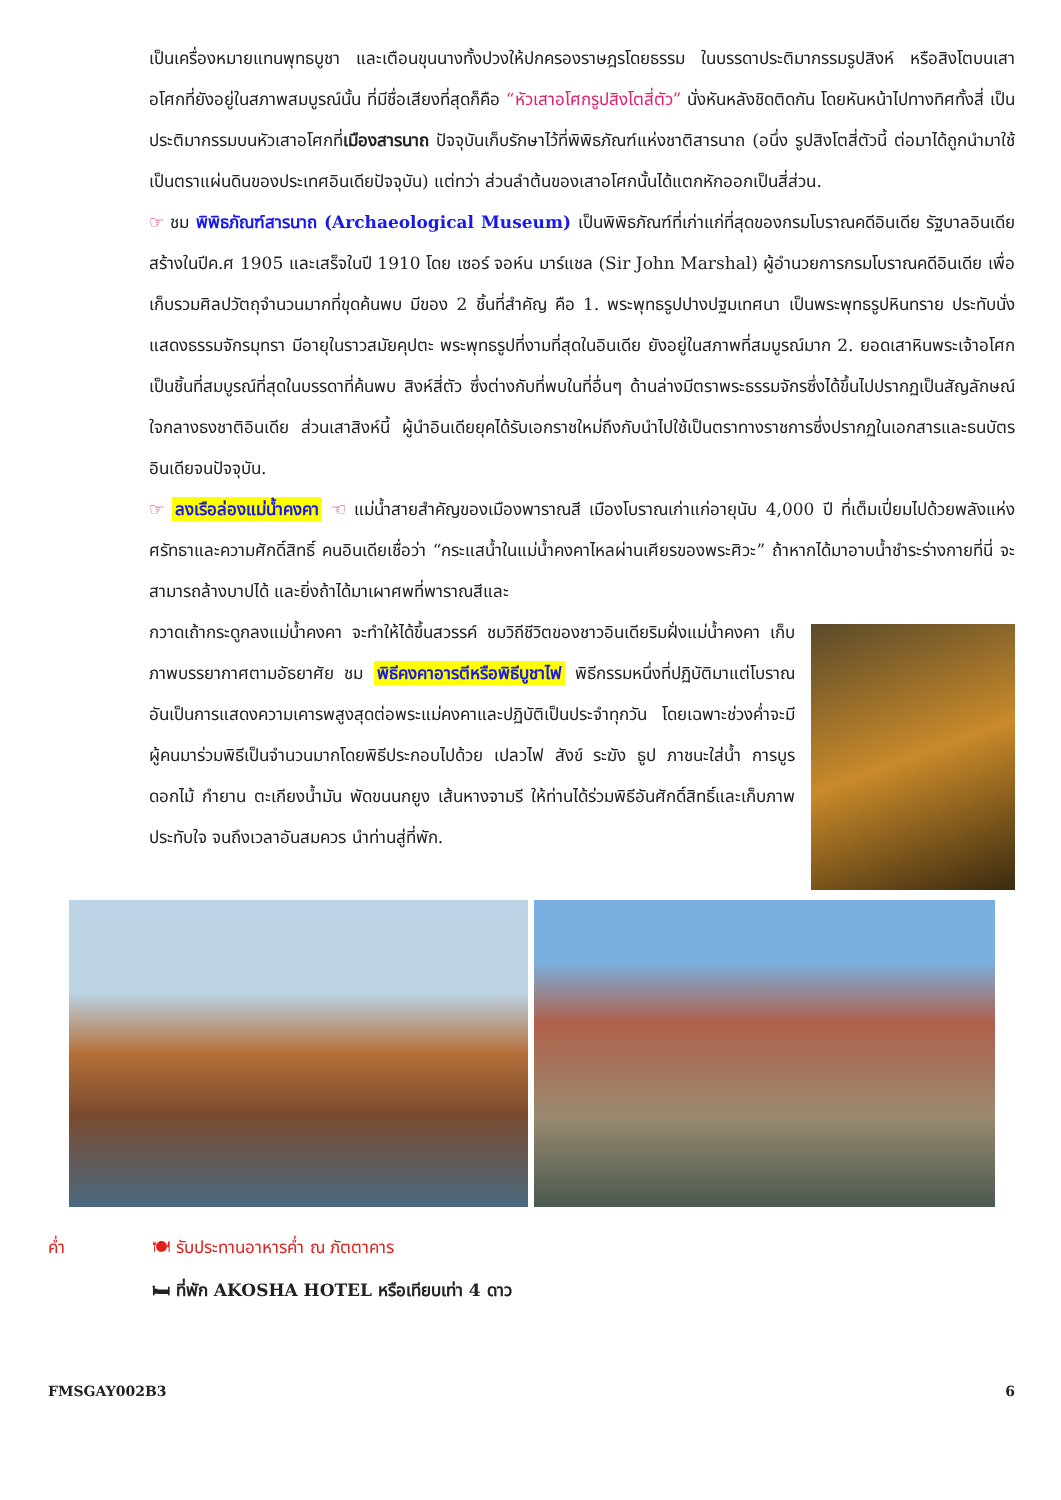เป็นเครื่องหมายแทนพุทธบูชา และเตือนขุนนางทั้งปวงให้ปกครองราษฎรโดยธรรม ในบรรดาประติมากรรมรูปสิงห์ หรือสิงโตบนเสาอโศกที่ยังอยู่ในสภาพสมบูรณ์นั้น ที่มีชื่อเสียงที่สุดก็คือ “หัวเสาอโศกรูปสิงโตสี่ตัว” นั่งหันหลังชิดติดกัน โดยหันหน้าไปทางทิศทั้งสี่ เป็นประติมากรรมบนหัวเสาอโศกที่เมืองสารนาถ ปัจจุบันเก็บรักษาไว้ที่พิพิธภัณฑ์แห่งชาติสารนาถ (อนึ่ง รูปสิงโตสี่ตัวนี้ ต่อมาได้ถูกนำมาใช้เป็นตราแผ่นดินของประเทศอินเดียปัจจุบัน) แต่ทว่า ส่วนลำต้นของเสาอโศกนั้นได้แตกหักออกเป็นสี่ส่วน.
☞ ชม พิพิธภัณฑ์สารนาถ (Archaeological Museum) เป็นพิพิธภัณฑ์ที่เก่าแก่ที่สุดของกรมโบราณคดีอินเดีย รัฐบาลอินเดียสร้างในปีค.ศ 1905 และเสร็จในปี 1910 โดย เซอร์ จอห์น มาร์แชล (Sir John Marshal) ผู้อำนวยการกรมโบราณคดีอินเดีย เพื่อเก็บรวมศิลปวัตถุจำนวนมากที่ขุดค้นพบ มีของ 2 ชิ้นที่สำคัญ คือ 1. พระพุทธรูปปางปฐมเทศนา เป็นพระพุทธรูปหินทราย ประทับนั่งแสดงธรรมจักรมุทรา มีอายุในราวสมัยคุปตะ พระพุทธรูปที่งามที่สุดในอินเดีย ยังอยู่ในสภาพที่สมบูรณ์มาก 2. ยอดเสาหินพระเจ้าอโศก เป็นชิ้นที่สมบูรณ์ที่สุดในบรรดาที่ค้นพบ สิงห์สี่ตัว ซึ่งต่างกับที่พบในที่อื่นๆ ด้านล่างมีตราพระธรรมจักรซึ่งได้ขึ้นไปปรากฏเป็นสัญลักษณ์ใจกลางธงชาติอินเดีย ส่วนเสาสิงห์นี้ ผู้นำอินเดียยุคได้รับเอกราชใหม่ถึงกับนำไปใช้เป็นตราทางราชการซึ่งปรากฏในเอกสารและธนบัตรอินเดียจนปัจจุบัน.
☞ ลงเรือล่องแม่น้ำคงคา ☜ แม่น้ำสายสำคัญของเมืองพาราณสี เมืองโบราณเก่าแก่อายุนับ 4,000 ปี ที่เต็มเปี่ยมไปด้วยพลังแห่งศรัทธาและความศักดิ์สิทธิ์ คนอินเดียเชื่อว่า “กระแสน้ำในแม่น้ำคงคาไหลผ่านเศียรของพระศิวะ” ถ้าหากได้มาอาบน้ำชำระร่างกายที่นี่ จะสามารถล้างบาปได้ และยิ่งถ้าได้มาเผาศพที่พาราณสีและ
กวาดเถ้ากระดูกลงแม่น้ำคงคา จะทำให้ได้ขึ้นสวรรค์ ชมวิถีชีวิตของชาวอินเดียริมฝั่งแม่น้ำคงคา เก็บภาพบรรยากาศตามอัธยาศัย ชม พิธีคงคาอารตีหรือพิธีบูชาไฟ พิธีกรรมหนึ่งที่ปฏิบัติมาแต่โบราณอันเป็นการแสดงความเคารพสูงสุดต่อพระแม่คงคาและปฏิบัติเป็นประจำทุกวัน โดยเฉพาะช่วงค่ำจะมีผู้คนมาร่วมพิธีเป็นจำนวนมากโดยพิธีประกอบไปด้วย เปลวไฟ สังข์ ระฆัง ธูป ภาชนะใส่น้ำ การบูร ดอกไม้ กำยาน ตะเกียงน้ำมัน พัดขนนกยูง เส้นหางจามรี ให้ท่านได้ร่วมพิธีอันศักดิ์สิทธิ์และเก็บภาพประทับใจ จนถึงเวลาอันสมควร นำท่านสู่ที่พัก.
ค่ำ 🍽 รับประทานอาหารค่ำ ณ ภัตตาคาร
🛏 ที่พัก AKOSHA HOTEL หรือเทียบเท่า 4 ดาว
FMSGAY002B3 6